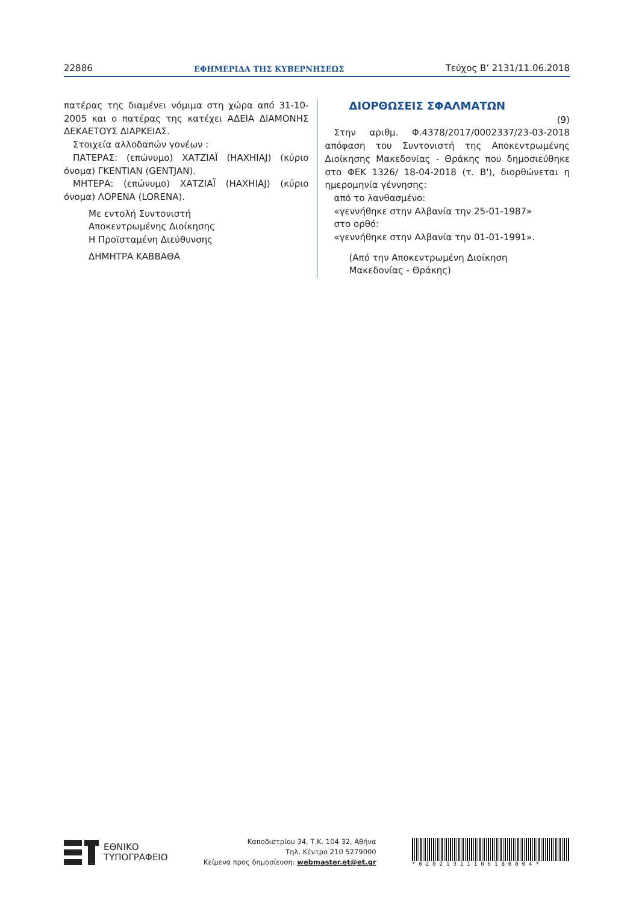22886 ΕΦΗΜΕΡΙΔΑ ΤΗΣ ΚΥΒΕΡΝΗΣΕΩΣ Τεύχος B’ 2131/11.06.2018
πατέρας της διαμένει νόμιμα στη χώρα από 31-10-2005 και ο πατέρας της κατέχει ΑΔΕΙΑ ΔΙΑΜΟΝΗΣ ΔΕΚΑΕΤΟΥΣ ΔΙΑΡΚΕΙΑΣ.
Στοιχεία αλλοδαπών γονέων :
ΠΑΤΕΡΑΣ: (επώνυμο) ΧΑΤΖΙΑΪ (HAXHIAJ) (κύριο όνομα) ΓΚΕΝΤΙΑΝ (GENTJAN).
ΜΗΤΕΡΑ: (επώνυμο) ΧΑΤΖΙΑΪ (HAXHIAJ) (κύριο όνομα) ΛΟΡΕΝΑ (LORENA).
Με εντολή Συντονιστή
Αποκεντρωμένης Διοίκησης
Η Προϊσταμένη Διεύθυνσης
ΔΗΜΗΤΡΑ ΚΑΒΒΑΘΑ
ΔΙΟΡΘΩΣΕΙΣ ΣΦΑΛΜΑΤΩΝ
(9)
Στην αριθμ. Φ.4378/2017/0002337/23-03-2018 από­φαση του Συντονιστή της Αποκεντρωμένης Διοίκησης Μακεδονίας - Θράκης που δημοσιεύθηκε στο ΦΕΚ 1326/ 18-04-2018 (τ. Β'), διορθώνεται η ημερομηνία γέννησης:
από το λανθασμένο:
«γεννήθηκε στην Αλβανία την 25-01-1987»
στο ορθό:
«γεννήθηκε στην Αλβανία την 01-01-1991».
(Από την Αποκεντρωμένη Διοίκηση
Μακεδονίας - Θράκης)
ΕΘΝΙΚΟ
ΤΥΠΟΓΡΑΦΕΙΟ
Καποδιστρίου 34, Τ.Κ. 104 32, Αθήνα
Τηλ. Κέντρο 210 5279000
Κείμενα προς δημοσίευση: webmaster.et@et.gr
*02021311106180004*